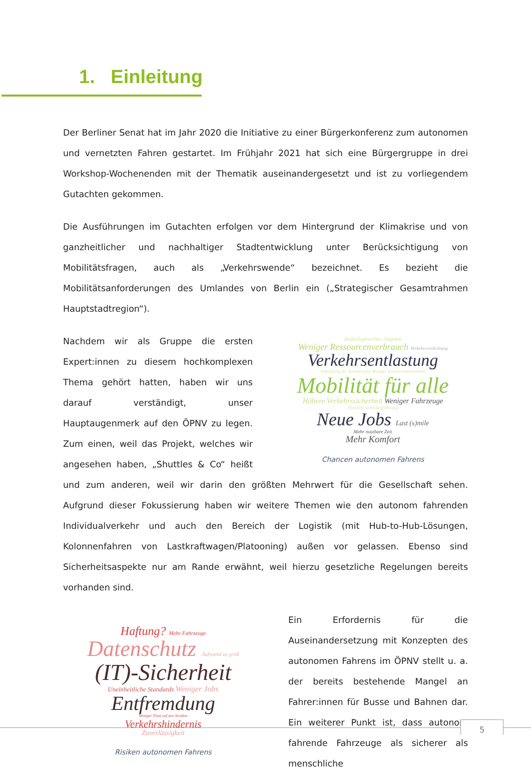1. Einleitung
Der Berliner Senat hat im Jahr 2020 die Initiative zu einer Bürgerkonferenz zum autonomen und vernetzten Fahren gestartet. Im Frühjahr 2021 hat sich eine Bürgergruppe in drei Workshop-Wochenenden mit der Thematik auseinandergesetzt und ist zu vorliegendem Gutachten gekommen.
Die Ausführungen im Gutachten erfolgen vor dem Hintergrund der Klimakrise und von ganzheitlicher und nachhaltiger Stadtentwicklung unter Berücksichtigung von Mobilitätsfragen, auch als „Verkehrswende“ bezeichnet. Es bezieht die Mobilitätsanforderungen des Umlandes von Berlin ein („Strategischer Gesamtrahmen Hauptstadtregion“).
Bedarfsgerechtes Angebot
Weniger Ressourcenverbrauch Verkehrsverdichtung
Verkehrsentlastung
Anbindung der Randbezirke Weniger Kurzstreckenverkehr
Mobilität für alle
Höhere Verkehrssicherheit Weniger Fahrzeuge
Flexible Streckenführung
Neue Jobs Last (s)mile
Mehr nutzbare Zeit
Mehr Komfort
Chancen autonomen Fahrens
Nachdem wir als Gruppe die ersten Expert:innen zu diesem hochkomplexen Thema gehört hatten, haben wir uns darauf verständigt, unser Hauptaugenmerk auf den ÖPNV zu legen. Zum einen, weil das Projekt, welches wir angesehen haben, „Shuttles & Co“ heißt und zum anderen, weil wir darin den größten Mehrwert für die Gesellschaft sehen. Aufgrund dieser Fokussierung haben wir weitere Themen wie den autonom fahrenden Individualverkehr und auch den Bereich der Logistik (mit Hub-to-Hub-Lösungen, Kolonnenfahren von Lastkraftwagen/Platooning) außen vor gelassen. Ebenso sind Sicherheitsaspekte nur am Rande erwähnt, weil hierzu gesetzliche Regelungen bereits vorhanden sind.
Haftung? Mehr Fahrzeuge
Datenschutz Aufwand zu groß
(IT)-Sicherheit
Uneinheitliche Standards Weniger Jobs
Entfremdung
Weniger Platz auf den Straßen
Verkehrshindernis
Zuverlässigkeit
Risiken autonomen Fahrens
Ein Erfordernis für die Auseinandersetzung mit Konzepten des autonomen Fahrens im ÖPNV stellt u. a. der bereits bestehende Mangel an Fahrer:innen für Busse und Bahnen dar. Ein weiterer Punkt ist, dass autonom fahrende Fahrzeuge als sicherer als menschliche
5